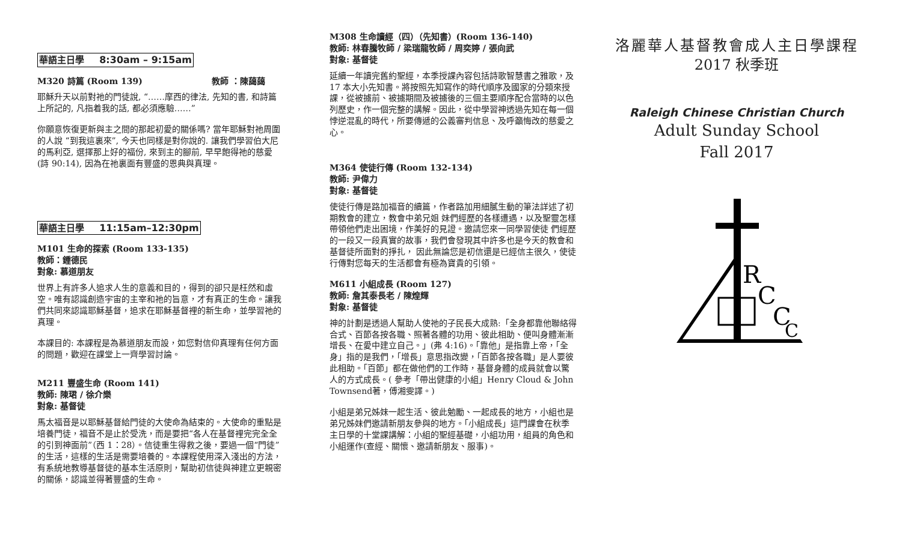華語主日學 8:30am – 9:15am
M320 詩篇 (Room 139) 教師 ：陳藹藹
耶穌升天以前對祂的門徒說, “……摩西的律法, 先知的書, 和詩篇上所記的, 凡指着我的話, 都必須應驗……”
你願意恢復更新與主之間的那起初愛的關係嗎? 當年耶穌對祂周圍的人說 “到我這裏來”, 今天也同樣是對你說的. 讓我們學習伯大尼的馬利亞, 選擇那上好的福份, 來到主的腳前, 早早飽得祂的慈愛 (詩 90:14), 因為在祂裏面有豐盛的恩典與真理。
華語主日學 11:15am–12:30pm
M101 生命的探索 (Room 133-135)
教師：鍾德民
對象: 慕道朋友
世界上有許多人追求人生的意義和目的，得到的卻只是枉然和虛空。唯有認識創造宇宙的主宰和祂的旨意，才有真正的生命。讓我們共同來認識耶穌基督，追求在耶穌基督裡的新生命，並學習祂的真理。
本課目的: 本課程是為慕道朋友而設，如您對信仰真理有任何方面的問題，歡迎在課堂上一齊學習討論。
M211 豐盛生命 (Room 141)
教師: 陳珺 / 徐介樂
對象: 基督徒
馬太福音是以耶穌基督給門徒的大使命為結束的。大使命的重點是培養門徒，福音不是止於受洗，而是要把“各人在基督裡完完全全的引到神面前”（西 1：28）。信徒重生得救之後，要過一個“門徒”的生活，這樣的生活是需要培養的。本課程使用深入淺出的方法，有系統地教導基督徒的基本生活原則，幫助初信徒與神建立更親密的關係，認識並得著豐盛的生命。
M308 生命讀經（四）（先知書）(Room 136-140)
教師: 林春騰牧師 / 梁瑞龍牧師 / 周奕婷 / 張向武
對象: 基督徒
延續一年讀完舊約聖經，本季授課內容包括詩歌智慧書之雅歌，及 17 本大小先知書。將按照先知寫作的時代順序及國家的分類來授課，從被擄前、被擄期間及被擄後的三個主要順序配合當時的以色列歷史，作一個完整的講解。因此，從中學習神透過先知在每一個悖逆混亂的時代，所要傳遞的公義審判信息、及呼籲悔改的慈愛之心。
M364 使徒行傳 (Room 132-134)
教師: 尹偉力
對象: 基督徒
使徒行傳是路加福音的續篇，作者路加用細膩生動的筆法詳述了初期教會的建立，教會中弟兄姐 妹們經歷的各樣遭遇，以及聖靈怎樣帶領他們走出困境，作美好的見證。邀請您來一同學習使徒 們經歷的一段又一段真實的故事，我們會發現其中許多也是今天的教會和基督徒所面對的掙扎， 因此無論您是初信還是已經信主很久，使徒行傳對您每天的生活都會有極為寶貴的引領。
M611 小組成長 (Room 127)
教師: 詹其泰長老 / 陳煌輝
對象: 基督徒
神的計劃是透過人幫助人使祂的子民長大成熟:「全身都靠他聯絡得合式、百節各按各職、照著各體的功用、彼此相助、便叫身體漸漸增長、在愛中建立自己。」(弗 4:16)。「靠他」是指靠上帝，「全身」指的是我們，「增長」意思指改變，「百節各按各職」是人要彼此相助。「百節」都在做他們的工作時，基督身體的成員就會以驚人的方式成長。( 參考「帶出健康的小組」Henry Cloud & John Townsend著，傅湘雯譯。)
小組是弟兄姊妹一起生活、彼此勉勵、一起成長的地方，小組也是弟兄姊妹們邀請新朋友參與的地方。「小組成長」這門課會在秋季主日學的十堂課講解：小組的聖經基礎，小組功用，組員的角色和小組運作(查經、關懷、邀請新朋友、服事)。
洛麗華人基督教會成人主日學課程
2017 秋季班
Raleigh Chinese Christian Church
Adult Sunday School
Fall 2017
R
C
C
C